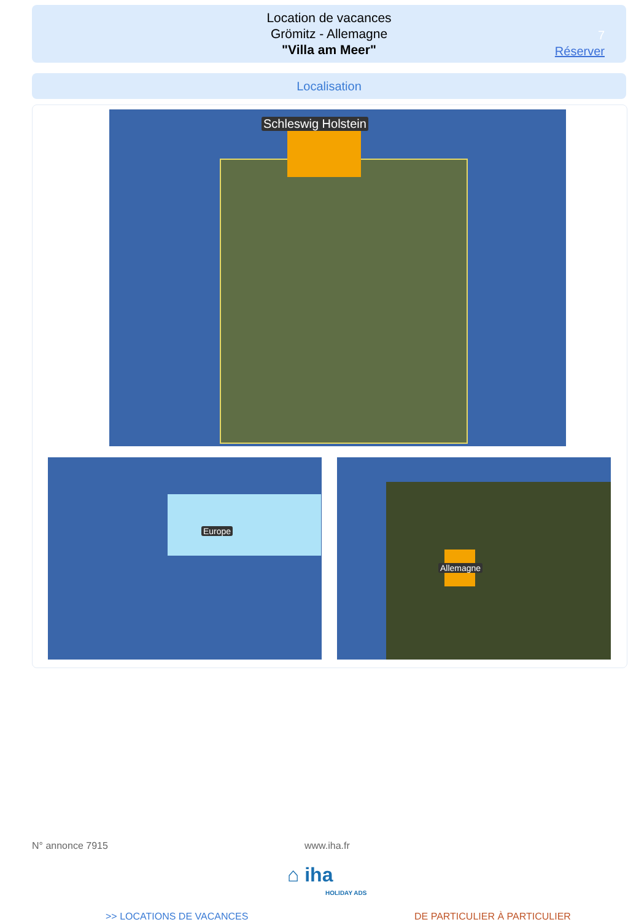Location de vacances
Grömitz - Allemagne
"Villa am Meer"
7
Réserver
Localisation
Schleswig Holstein
Europe Allemagne
N° annonce 7915 www.iha.fr
⌂ iha
HOLIDAY ADS
>> LOCATIONS DE VACANCES DE PARTICULIER À PARTICULIER